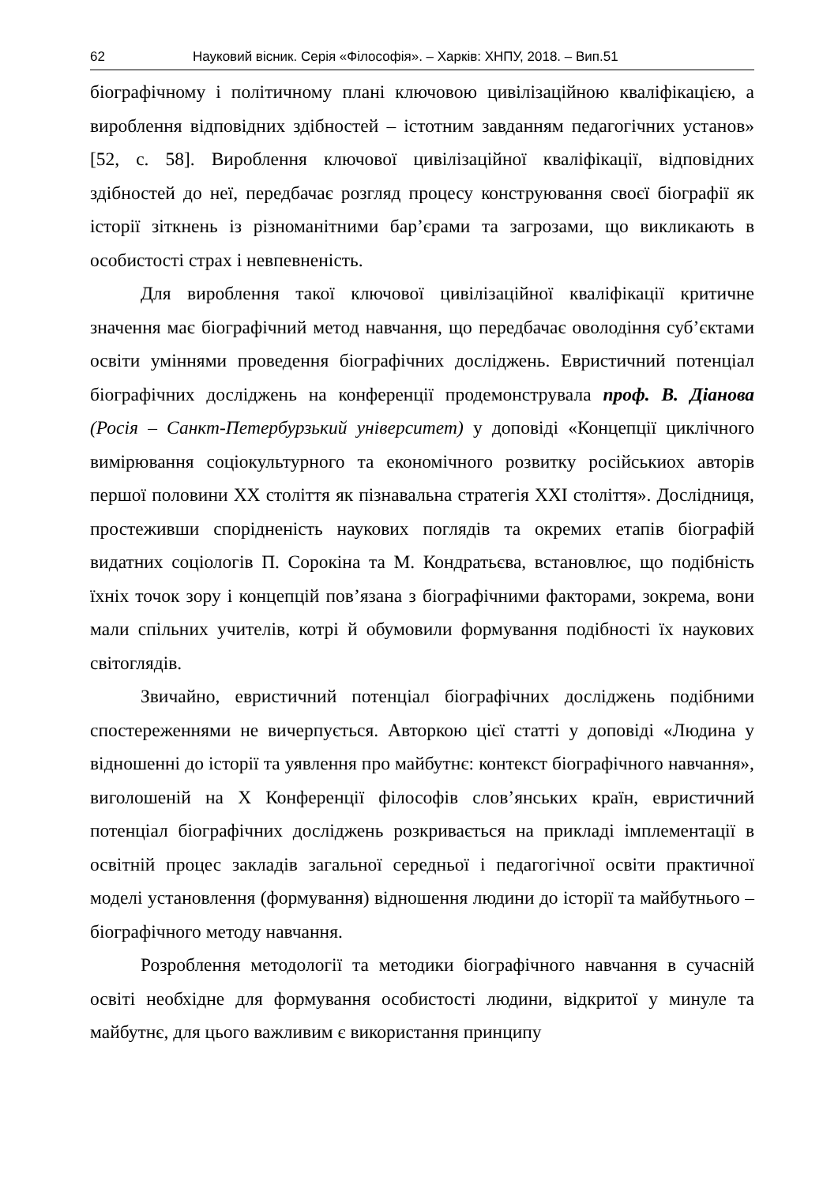62 Науковий вісник. Серія «Філософія». – Харків: ХНПУ, 2018. – Вип.51
біографічному і політичному плані ключовою цивілізаційною кваліфікацією, а вироблення відповідних здібностей – істотним завданням педагогічних установ» [52, с. 58]. Вироблення ключової цивілізаційної кваліфікації, відповідних здібностей до неї, передбачає розгляд процесу конструювання своєї біографії як історії зіткнень із різноманітними бар’єрами та загрозами, що викликають в особистості страх і невпевненість.
Для вироблення такої ключової цивілізаційної кваліфікації критичне значення має біографічний метод навчання, що передбачає оволодіння суб’єктами освіти уміннями проведення біографічних досліджень. Евристичний потенціал біографічних досліджень на конференції продемонструвала проф. В. Діанова (Росія – Санкт-Петербурзький університет) у доповіді «Концепції циклічного вимірювання соціокультурного та економічного розвитку російськиох авторів першої половини ХХ століття як пізнавальна стратегія ХХІ століття». Дослідниця, простеживши спорідненість наукових поглядів та окремих етапів біографій видатних соціологів П. Сорокіна та М. Кондратьєва, встановлює, що подібність їхніх точок зору і концепцій пов’язана з біографічними факторами, зокрема, вони мали спільних учителів, котрі й обумовили формування подібності їх наукових світоглядів.
Звичайно, евристичний потенціал біографічних досліджень подібними спостереженнями не вичерпується. Авторкою цієї статті у доповіді «Людина у відношенні до історії та уявлення про майбутнє: контекст біографічного навчання», виголошеній на Х Конференції філософів слов’янських країн, евристичний потенціал біографічних досліджень розкривається на прикладі імплементації в освітній процес закладів загальної середньої і педагогічної освіти практичної моделі установлення (формування) відношення людини до історії та майбутнього – біографічного методу навчання.
Розроблення методології та методики біографічного навчання в сучасній освіті необхідне для формування особистості людини, відкритої у минуле та майбутнє, для цього важливим є використання принципу